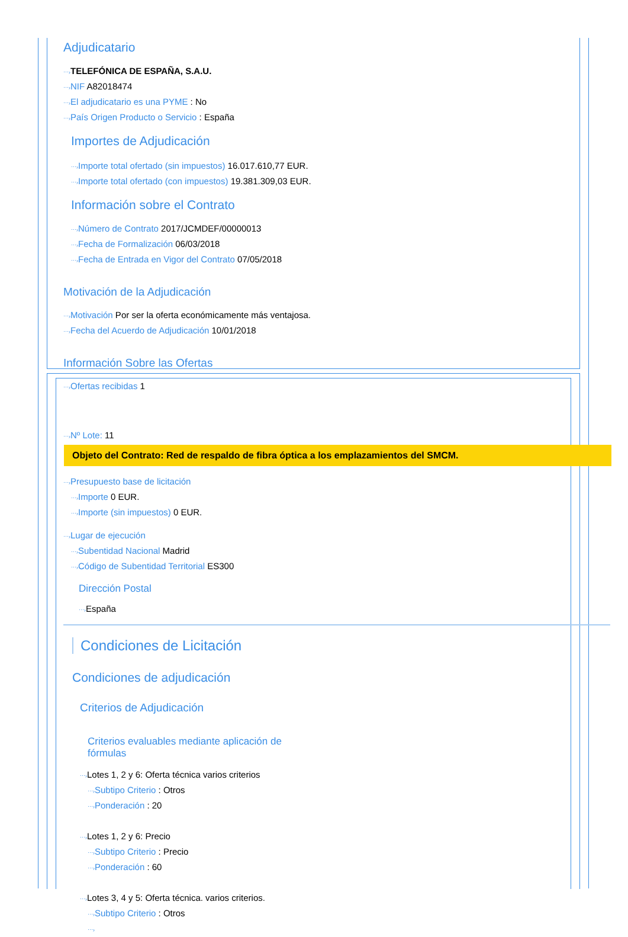Adjudicatario
⋯›TELEFÓNICA DE ESPAÑA, S.A.U.
⋯›NIF A82018474
⋯›El adjudicatario es una PYME : No
⋯›País Origen Producto o Servicio : España
Importes de Adjudicación
⋯›Importe total ofertado (sin impuestos) 16.017.610,77 EUR.
⋯›Importe total ofertado (con impuestos) 19.381.309,03 EUR.
Información sobre el Contrato
⋯›Número de Contrato 2017/JCMDEF/00000013
⋯›Fecha de Formalización 06/03/2018
⋯›Fecha de Entrada en Vigor del Contrato 07/05/2018
Motivación de la Adjudicación
⋯›Motivación Por ser la oferta económicamente más ventajosa.
⋯›Fecha del Acuerdo de Adjudicación 10/01/2018
Información Sobre las Ofertas
⋯›Ofertas recibidas 1
⋯›Nº Lote: 11
Objeto del Contrato: Red de respaldo de fibra óptica a los emplazamientos del SMCM.
⋯›Presupuesto base de licitación
⋯›Importe 0 EUR.
⋯›Importe (sin impuestos) 0 EUR.
⋯›Lugar de ejecución
⋯›Subentidad Nacional Madrid
⋯›Código de Subentidad Territorial ES300
Dirección Postal
⋯›España
Condiciones de Licitación
Condiciones de adjudicación
Criterios de Adjudicación
Criterios evaluables mediante aplicación de fórmulas
⋯›Lotes 1, 2 y 6: Oferta técnica varios criterios
⋯›Subtipo Criterio : Otros
⋯›Ponderación : 20
⋯›Lotes 1, 2 y 6: Precio
⋯›Subtipo Criterio : Precio
⋯›Ponderación : 60
⋯›Lotes 3, 4 y 5: Oferta técnica. varios criterios.
⋯›Subtipo Criterio : Otros
⋯›